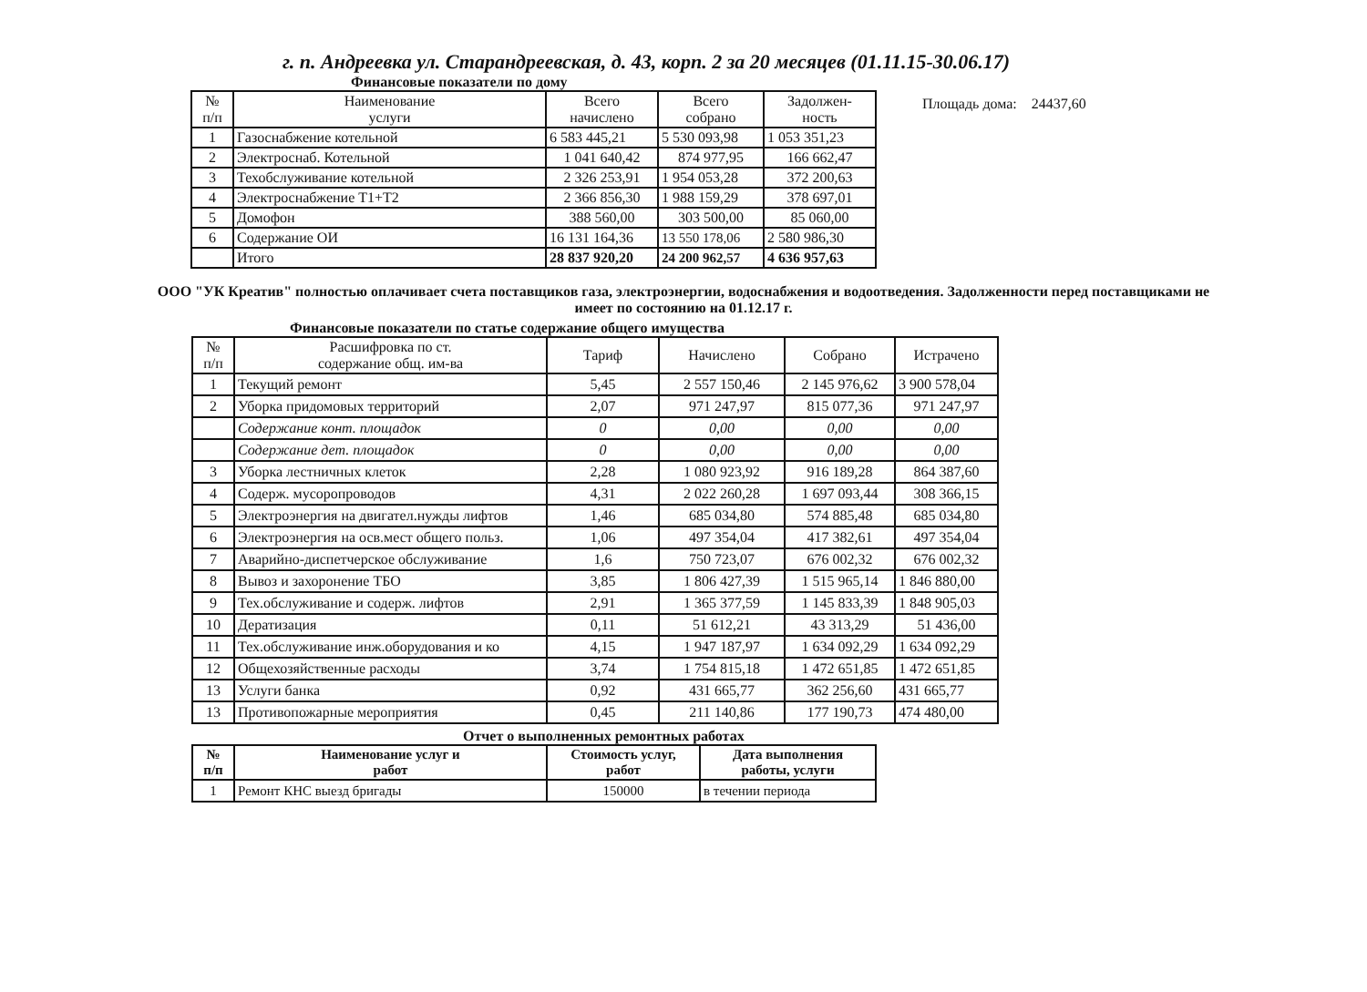г. п. Андреевка ул. Старандреевская, д. 43, корп. 2 за 20 месяцев (01.11.15-30.06.17)
Финансовые показатели по дому
| № п/п | Наименование услуги | Всего начислено | Всего собрано | Задолжен- ность |
| --- | --- | --- | --- | --- |
| 1 | Газоснабжение котельной | 6 583 445,21 | 5 530 093,98 | 1 053 351,23 |
| 2 | Электроснаб. Котельной | 1 041 640,42 | 874 977,95 | 166 662,47 |
| 3 | Техобслуживание котельной | 2 326 253,91 | 1 954 053,28 | 372 200,63 |
| 4 | Электроснабжение Т1+Т2 | 2 366 856,30 | 1 988 159,29 | 378 697,01 |
| 5 | Домофон | 388 560,00 | 303 500,00 | 85 060,00 |
| 6 | Содержание ОИ | 16 131 164,36 | 13 550 178,06 | 2 580 986,30 |
| | Итого | 28 837 920,20 | 24 200 962,57 | 4 636 957,63 |
Площадь дома: 24437,60
ООО "УК Креатив" полностью оплачивает счета поставщиков газа, электроэнергии, водоснабжения и водоотведения. Задолженности перед поставщиками не имеет по состоянию на 01.12.17 г.
Финансовые показатели по статье содержание общего имущества
| № п/п | Расшифровка по ст. содержание общ. им-ва | Тариф | Начислено | Собрано | Истрачено |
| --- | --- | --- | --- | --- | --- |
| 1 | Текущий ремонт | 5,45 | 2 557 150,46 | 2 145 976,62 | 3 900 578,04 |
| 2 | Уборка придомовых территорий | 2,07 | 971 247,97 | 815 077,36 | 971 247,97 |
| | Содержание конт. площадок | 0 | 0,00 | 0,00 | 0,00 |
| | Содержание дет. площадок | 0 | 0,00 | 0,00 | 0,00 |
| 3 | Уборка лестничных клеток | 2,28 | 1 080 923,92 | 916 189,28 | 864 387,60 |
| 4 | Содерж. мусоропроводов | 4,31 | 2 022 260,28 | 1 697 093,44 | 308 366,15 |
| 5 | Электроэнергия на двигател.нужды лифтов | 1,46 | 685 034,80 | 574 885,48 | 685 034,80 |
| 6 | Электроэнергия на осв.мест общего польз. | 1,06 | 497 354,04 | 417 382,61 | 497 354,04 |
| 7 | Аварийно-диспетчерское обслуживание | 1,6 | 750 723,07 | 676 002,32 | 676 002,32 |
| 8 | Вывоз и захоронение ТБО | 3,85 | 1 806 427,39 | 1 515 965,14 | 1 846 880,00 |
| 9 | Тех.обслуживание и содерж. лифтов | 2,91 | 1 365 377,59 | 1 145 833,39 | 1 848 905,03 |
| 10 | Дератизация | 0,11 | 51 612,21 | 43 313,29 | 51 436,00 |
| 11 | Тех.обслуживание инж.оборудования и ко | 4,15 | 1 947 187,97 | 1 634 092,29 | 1 634 092,29 |
| 12 | Общехозяйственные расходы | 3,74 | 1 754 815,18 | 1 472 651,85 | 1 472 651,85 |
| 13 | Услуги банка | 0,92 | 431 665,77 | 362 256,60 | 431 665,77 |
| 13 | Противопожарные мероприятия | 0,45 | 211 140,86 | 177 190,73 | 474 480,00 |
Отчет о выполненных ремонтных работах
| № п/п | Наименование услуг и работ | Стоимость услуг, работ | Дата выполнения работы, услуги |
| --- | --- | --- | --- |
| 1 | Ремонт КНС выезд бригады | 150000 | в течении периода |